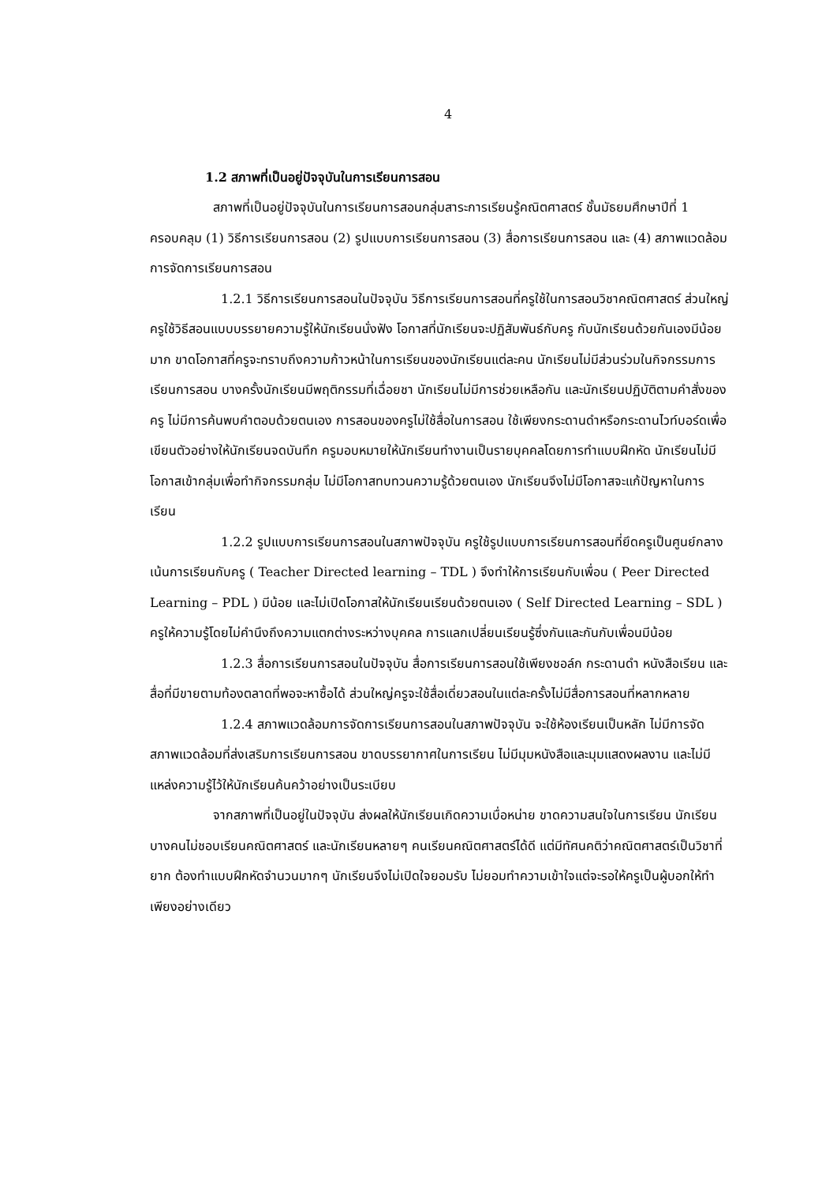4
1.2 สภาพที่เป็นอยู่ปัจจุบันในการเรียนการสอน
สภาพที่เป็นอยู่ปัจจุบันในการเรียนการสอนกลุ่มสาระการเรียนรู้คณิตศาสตร์ ชั้นมัธยมศึกษาปีที่ 1 ครอบคลุม (1) วิธีการเรียนการสอน (2) รูปแบบการเรียนการสอน (3) สื่อการเรียนการสอน และ (4) สภาพแวดล้อมการจัดการเรียนการสอน
1.2.1 วิธีการเรียนการสอนในปัจจุบัน วิธีการเรียนการสอนที่ครูใช้ในการสอนวิชาคณิตศาสตร์ ส่วนใหญ่ครูใช้วิธีสอนแบบบรรยายความรู้ให้นักเรียนนั่งฟัง โอกาสที่นักเรียนจะปฏิสัมพันธ์กับครู กับนักเรียนด้วยกันเองมีน้อยมาก ขาดโอกาสที่ครูจะทราบถึงความก้าวหน้าในการเรียนของนักเรียนแต่ละคน นักเรียนไม่มีส่วนร่วมในกิจกรรมการเรียนการสอน บางครั้งนักเรียนมีพฤติกรรมที่เฉื่อยชา นักเรียนไม่มีการช่วยเหลือกัน และนักเรียนปฏิบัติตามคำสั่งของครู ไม่มีการค้นพบคำตอบด้วยตนเอง การสอนของครูไม่ใช้สื่อในการสอน ใช้เพียงกระดานดำหรือกระดานไวท์บอร์ดเพื่อเขียนตัวอย่างให้นักเรียนจดบันทึก ครูมอบหมายให้นักเรียนทำงานเป็นรายบุคคลโดยการทำแบบฝึกหัด นักเรียนไม่มีโอกาสเข้ากลุ่มเพื่อทำกิจกรรมกลุ่ม ไม่มีโอกาสทบทวนความรู้ด้วยตนเอง นักเรียนจึงไม่มีโอกาสจะแก้ปัญหาในการเรียน
1.2.2 รูปแบบการเรียนการสอนในสภาพปัจจุบัน ครูใช้รูปแบบการเรียนการสอนที่ยึดครูเป็นศูนย์กลาง เน้นการเรียนกับครู ( Teacher Directed learning – TDL ) จึงทำให้การเรียนกับเพื่อน ( Peer Directed Learning – PDL ) มีน้อย และไม่เปิดโอกาสให้นักเรียนเรียนด้วยตนเอง ( Self Directed Learning – SDL ) ครูให้ความรู้โดยไม่คำนึงถึงความแตกต่างระหว่างบุคคล การแลกเปลี่ยนเรียนรู้ซึ่งกันและกันกับเพื่อนมีน้อย
1.2.3 สื่อการเรียนการสอนในปัจจุบัน สื่อการเรียนการสอนใช้เพียงชอล์ก กระดานดำ หนังสือเรียน และสื่อที่มีขายตามท้องตลาดที่พอจะหาซื้อได้ ส่วนใหญ่ครูจะใช้สื่อเดี่ยวสอนในแต่ละครั้งไม่มีสื่อการสอนที่หลากหลาย
1.2.4 สภาพแวดล้อมการจัดการเรียนการสอนในสภาพปัจจุบัน จะใช้ห้องเรียนเป็นหลัก ไม่มีการจัดสภาพแวดล้อมที่ส่งเสริมการเรียนการสอน ขาดบรรยากาศในการเรียน ไม่มีมุมหนังสือและมุมแสดงผลงาน และไม่มีแหล่งความรู้ไว้ให้นักเรียนค้นคว้าอย่างเป็นระเบียบ
จากสภาพที่เป็นอยู่ในปัจจุบัน ส่งผลให้นักเรียนเกิดความเบื่อหน่าย ขาดความสนใจในการเรียน นักเรียนบางคนไม่ชอบเรียนคณิตศาสตร์ และนักเรียนหลายๆ คนเรียนคณิตศาสตร์ได้ดี แต่มีทัศนคติว่าคณิตศาสตร์เป็นวิชาที่ยาก ต้องทำแบบฝึกหัดจำนวนมากๆ นักเรียนจึงไม่เปิดใจยอมรับ ไม่ยอมทำความเข้าใจแต่จะรอให้ครูเป็นผู้บอกให้ทำเพียงอย่างเดียว